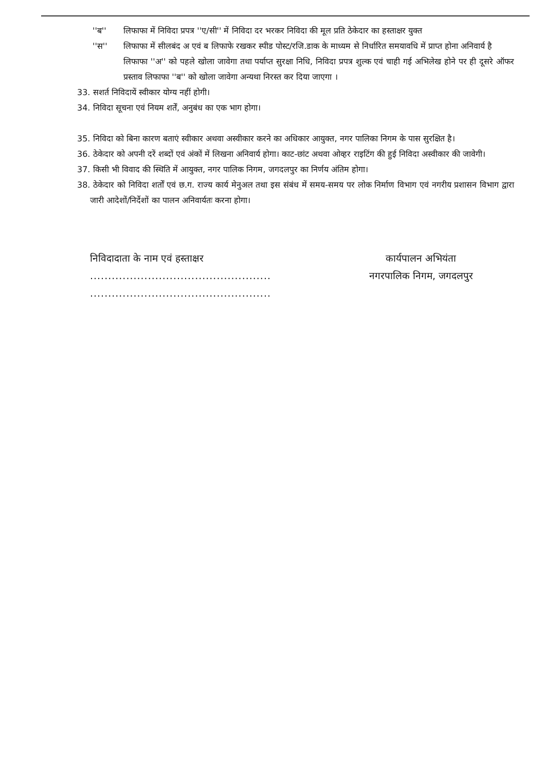''ब'' लिफाफा में निविदा प्रपत्र ''ए/सी'' में निविदा दर भरकर निविदा की मूल प्रति ठेकेदार का हस्ताक्षर युक्त
''स'' लिफाफा में सीलबंद अ एवं ब लिफाफे रखकर स्पीड पोस्ट/रजि.डाक के माध्यम से निर्धारित समयावधि में प्राप्त होना अनिवार्य है
लिफाफा ''अ'' को पहले खोला जावेगा तथा पर्याप्त सुरक्षा निधि, निविदा प्रपत्र शुल्क एवं चाही गई अभिलेख होने पर ही दूसरे ऑफर प्रस्ताव लिफाफा ''ब'' को खोला जावेगा अन्यथा निरस्त कर दिया जाएगा ।
33. सशर्त निविदायें स्वीकार योग्य नहीं होगी।
34. निविदा सूचना एवं नियम शर्तें, अनुबंध का एक भाग होगा।
35. निविदा को बिना कारण बताएं स्वीकार अथवा अस्वीकार करने का अधिकार आयुक्त, नगर पालिका निगम के पास सुरक्षित है।
36. ठेकेदार को अपनी दरें शब्दों एवं अंकों में लिखना अनिवार्य होगा। काट-छांट अथवा ओव्हर राइटिंग की हुई निविदा अस्वीकार की जावेगी।
37. किसी भी विवाद की स्थिति में आयुक्त, नगर पालिक निगम, जगदलपुर का निर्णय अंतिम होगा।
38. ठेकेदार को निविदा शर्तों एवं छ.ग. राज्य कार्य मेनुअल तथा इस संबंध में समय-समय पर लोक निर्माण विभाग एवं नगरीय प्रशासन विभाग द्वारा जारी आदेशों/निर्देशों का पालन अनिवार्यतः करना होगा।
निविदादाता के नाम एवं हस्ताक्षर
..................................................
..................................................
कार्यपालन अभियंता
नगरपालिक निगम, जगदलपुर